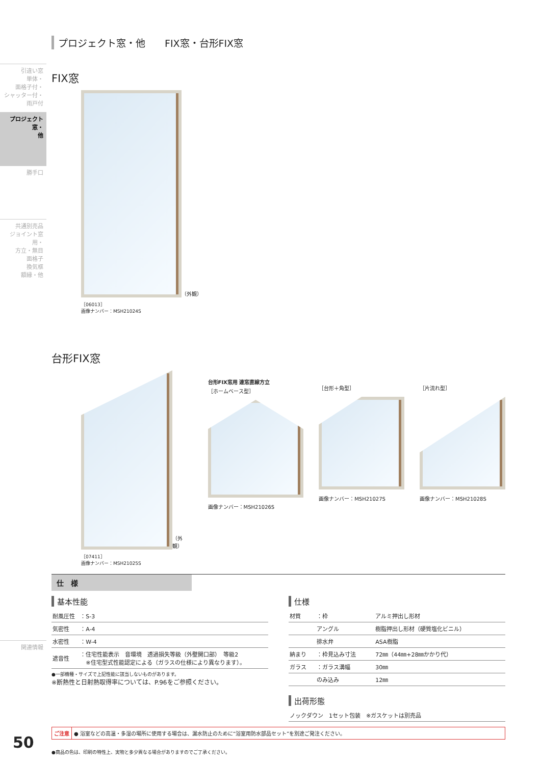引違い窓
単体・
面格子付・
シャッター付・
雨戸付
プロジェクト窓・
他
勝手口
共通別売品
ジョイント窓用・
方立・無目
面格子
換気框
額縁・他
関連情報
プロジェクト窓・他　　FIX窓・台形FIX窓
FIX窓
（外観）
［06013］
画像ナンバー：MSH21024S
台形FIX窓
（外観）
［07411］
画像ナンバー：MSH21025S
台形FIX窓用 連窓直線方立
［ホームベース型］
画像ナンバー：MSH21026S
［台形＋角型］
画像ナンバー：MSH21027S
［片流れ型］
画像ナンバー：MSH21028S
仕　様
基本性能
| 耐風圧性 | ：S-3 |
| 気密性 | ：A-4 |
| 水密性 | ：W-4 |
| 遮音性 | ：住宅性能表示 音環境 透過損失等級（外壁開口部） 等級2 ※住宅型式性能認定による（ガラスの仕様により異なります）。 |
●一部機種・サイズで上記性能に該当しないものがあります。
※断熱性と日射熱取得率については、P.96をご参照ください。
仕様
| 材質 | ：枠 | アルミ押出し形材 |
| | アングル | 樹脂押出し形材（硬質塩化ビニル） |
| | 排水弁 | ASA樹脂 |
| 納まり | ：枠見込み寸法 | 72㎜（44㎜+28㎜かかり代） |
| ガラス | ：ガラス溝幅 | 30㎜ |
| | のみ込み | 12㎜ |
出荷形態
| ノックダウン 1セット包装 ※ガスケットは別売品 |
ご注意 ● 浴室などの高温・多湿の場所に使用する場合は、漏水防止のために“浴室用防水部品セット”を別途ご発注ください。
●商品の色は、印刷の特性上、実物と多少異なる場合がありますのでご了承ください。
50